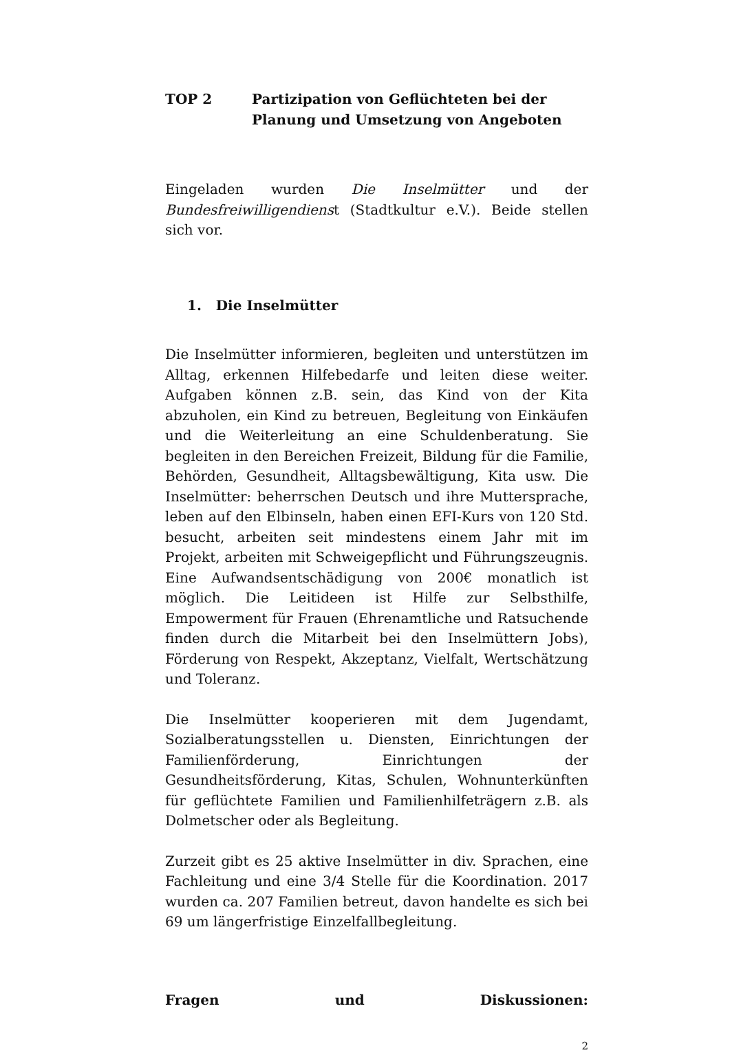TOP 2 Partizipation von Geflüchteten bei der Planung und Umsetzung von Angeboten
Eingeladen wurden Die Inselmütter und der Bundesfreiwilligendienst (Stadtkultur e.V.). Beide stellen sich vor.
1. Die Inselmütter
Die Inselmütter informieren, begleiten und unterstützen im Alltag, erkennen Hilfebedarfe und leiten diese weiter. Aufgaben können z.B. sein, das Kind von der Kita abzuholen, ein Kind zu betreuen, Begleitung von Einkäufen und die Weiterleitung an eine Schuldenberatung. Sie begleiten in den Bereichen Freizeit, Bildung für die Familie, Behörden, Gesundheit, Alltagsbewältigung, Kita usw. Die Inselmütter: beherrschen Deutsch und ihre Muttersprache, leben auf den Elbinseln, haben einen EFI-Kurs von 120 Std. besucht, arbeiten seit mindestens einem Jahr mit im Projekt, arbeiten mit Schweigepflicht und Führungszeugnis. Eine Aufwandsentschädigung von 200€ monatlich ist möglich. Die Leitideen ist Hilfe zur Selbsthilfe, Empowerment für Frauen (Ehrenamtliche und Ratsuchende finden durch die Mitarbeit bei den Inselmüttern Jobs), Förderung von Respekt, Akzeptanz, Vielfalt, Wertschätzung und Toleranz.
Die Inselmütter kooperieren mit dem Jugendamt, Sozialberatungsstellen u. Diensten, Einrichtungen der Familienförderung, Einrichtungen der Gesundheitsförderung, Kitas, Schulen, Wohnunterkünften für geflüchtete Familien und Familienhilfeträgern z.B. als Dolmetscher oder als Begleitung.
Zurzeit gibt es 25 aktive Inselmütter in div. Sprachen, eine Fachleitung und eine 3/4 Stelle für die Koordination. 2017 wurden ca. 207 Familien betreut, davon handelte es sich bei 69 um längerfristige Einzelfallbegleitung.
Fragen und Diskussionen:
2